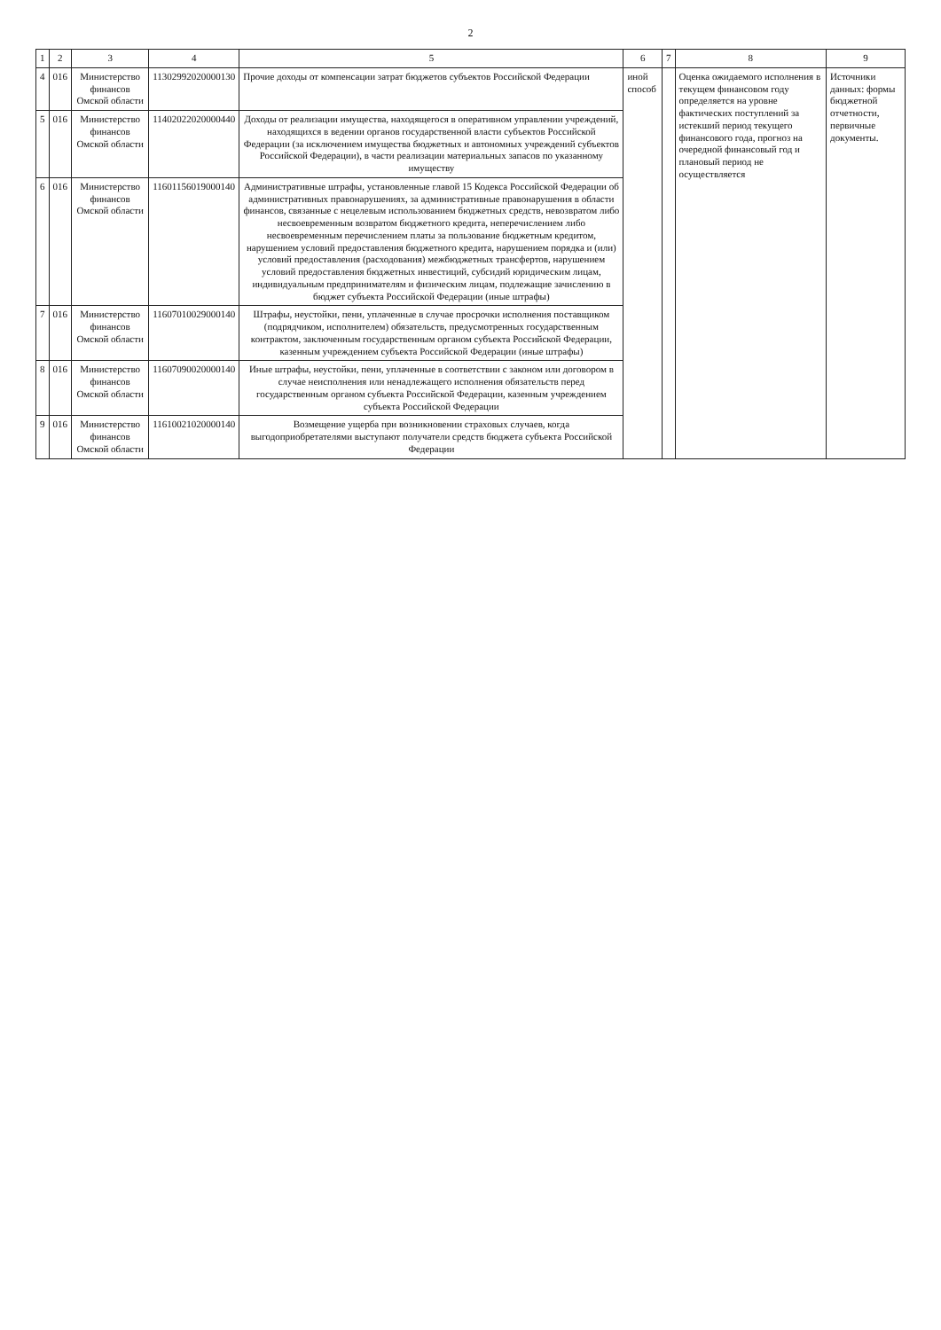2
| 1 | 2 | 3 | 4 | 5 | 6 | 7 | 8 | 9 |
| --- | --- | --- | --- | --- | --- | --- | --- | --- |
| 4 | 016 | Министерство финансов Омской области | 11302992020000130 | Прочие доходы от компенсации затрат бюджетов субъектов Российской Федерации | иной способ | | Оценка ожидаемого исполнения в текущем финансовом году определяется на уровне фактических поступлений за истекший период текущего финансового года, прогноз на очередной финансовый год и плановый период не осуществляется | Источники данных: формы бюджетной отчетности, первичные документы. |
| 5 | 016 | Министерство финансов Омской области | 11402022020000440 | Доходы от реализации имущества, находящегося в оперативном управлении учреждений, находящихся в ведении органов государственной власти субъектов Российской Федерации (за исключением имущества бюджетных и автономных учреждений субъектов Российской Федерации), в части реализации материальных запасов по указанному имуществу | | | | |
| 6 | 016 | Министерство финансов Омской области | 11601156019000140 | Административные штрафы, установленные главой 15 Кодекса Российской Федерации об административных правонарушениях, за административные правонарушения в области финансов, связанные с нецелевым использованием бюджетных средств, невозвратом либо несвоевременным возвратом бюджетного кредита, неперечислением либо несвоевременным перечислением платы за пользование бюджетным кредитом, нарушением условий предоставления бюджетного кредита, нарушением порядка и (или) условий предоставления (расходования) межбюджетных трансфертов, нарушением условий предоставления бюджетных инвестиций, субсидий юридическим лицам, индивидуальным предпринимателям и физическим лицам, подлежащие зачислению в бюджет субъекта Российской Федерации (иные штрафы) | | | | |
| 7 | 016 | Министерство финансов Омской области | 11607010029000140 | Штрафы, неустойки, пени, уплаченные в случае просрочки исполнения поставщиком (подрядчиком, исполнителем) обязательств, предусмотренных государственным контрактом, заключенным государственным органом субъекта Российской Федерации, казенным учреждением субъекта Российской Федерации (иные штрафы) | | | | |
| 8 | 016 | Министерство финансов Омской области | 11607090020000140 | Иные штрафы, неустойки, пени, уплаченные в соответствии с законом или договором в случае неисполнения или ненадлежащего исполнения обязательств перед государственным органом субъекта Российской Федерации, казенным учреждением субъекта Российской Федерации | | | | |
| 9 | 016 | Министерство финансов Омской области | 11610021020000140 | Возмещение ущерба при возникновении страховых случаев, когда выгодоприобретателями выступают получатели средств бюджета субъекта Российской Федерации | | | | |